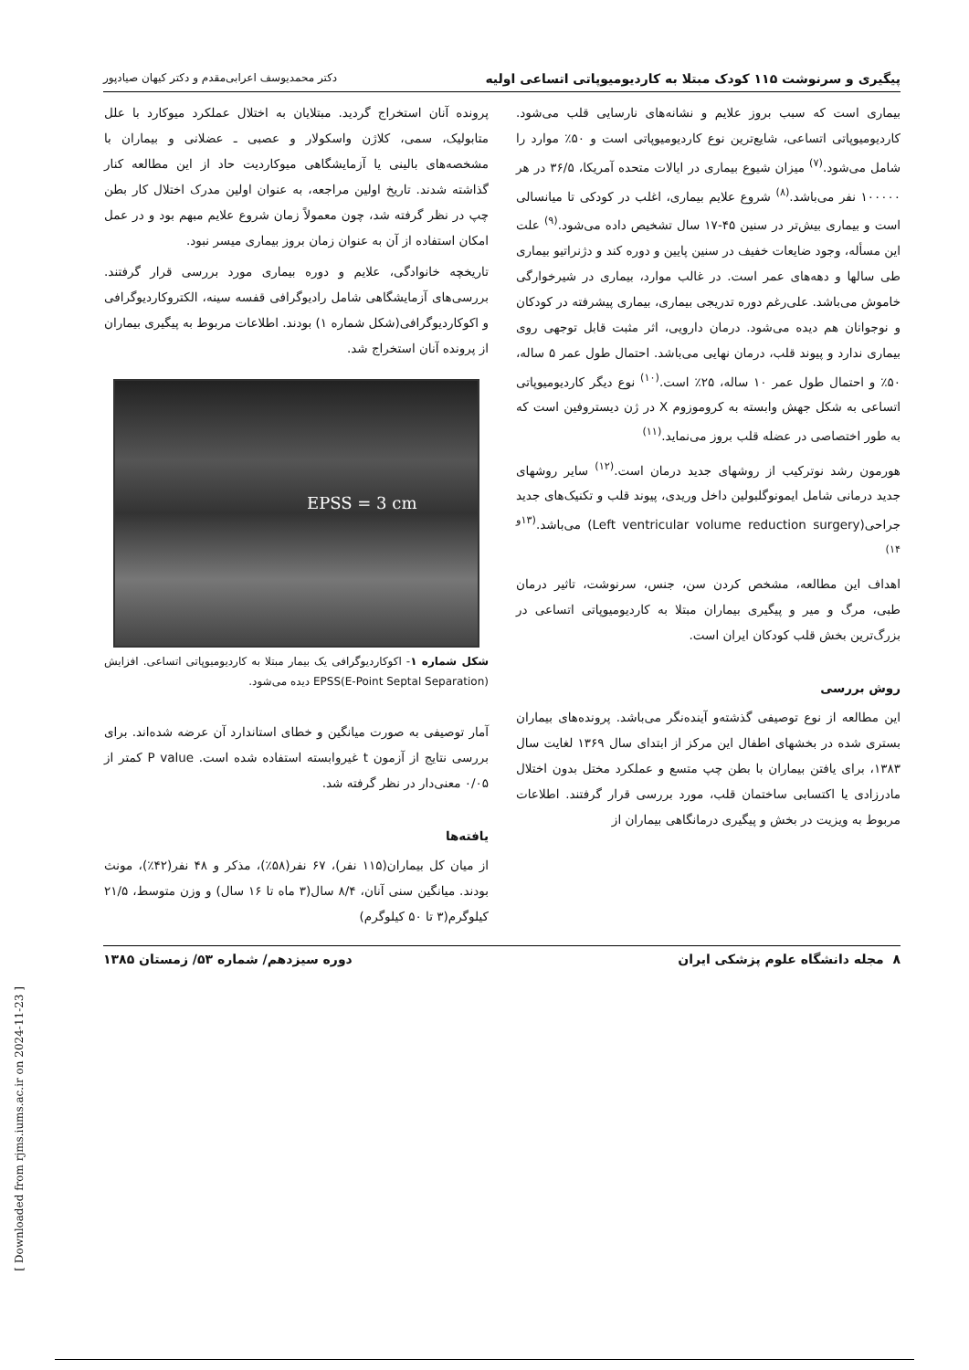پیگیری و سرنوشت ۱۱۵ کودک مبتلا به کاردیومیوپاتی اتساعی اولیه دکتر محمدیوسف اعرابی‌مقدم و دکتر کیهان صیادپور
بیماری است که سبب بروز علایم و نشانه‌های نارسایی قلب می‌شود. کاردیومیوپاتی اتساعی، شایع‌ترین نوع کاردیومیوپاتی است و ۵۰٪ موارد را شامل می‌شود.<sup>(۷)</sup> میزان شیوع بیماری در ایالات متحده آمریکا، ۳۶/۵ در هر ۱۰۰۰۰۰ نفر می‌باشد.<sup>(۸)</sup> شروع علایم بیماری، اغلب در کودکی تا میانسالی است و بیماری بیش‌تر در سنین ۴۵-۱۷ سال تشخیص داده می‌شود.<sup>(۹)</sup> علت این مسأله، وجود ضایعات خفیف در سنین پایین و دوره کند و دژنراتیو بیماری طی سالها و دهه‌های عمر است. در غالب موارد، بیماری در شیرخوارگی خاموش می‌باشد. علی‌رغم دوره تدریجی بیماری، بیماری پیشرفته در کودکان و نوجوانان هم دیده می‌شود. درمان دارویی، اثر مثبت قابل توجهی روی بیماری ندارد و پیوند قلب، درمان نهایی می‌باشد. احتمال طول عمر ۵ ساله، ۵۰٪ و احتمال طول عمر ۱۰ ساله، ۲۵٪ است.<sup>(۱۰)</sup> نوع دیگر کاردیومیوپاتی اتساعی به شکل جهش وابسته به کروموزوم X در ژن دیستروفین است که به طور اختصاصی در عضله قلب بروز می‌نماید.<sup>(۱۱)</sup>
هورمون رشد نوترکیب از روشهای جدید درمان است.<sup>(۱۲)</sup> سایر روشهای جدید درمانی شامل ایمونوگلبولین داخل وریدی، پیوند قلب و تکنیک‌های جدید جراحی(Left ventricular volume reduction surgery) می‌باشد.<sup>(۱۳و ۱۴)</sup>
اهداف این مطالعه، مشخص کردن سن، جنس، سرنوشت، تاثیر درمان طبی، مرگ و میر و پیگیری بیماران مبتلا به کاردیومیوپاتی اتساعی در بزرگ‌ترین بخش قلب کودکان ایران است.
روش بررسی
این مطالعه از نوع توصیفی گذشته‌و آینده‌نگر می‌باشد. پرونده‌های بیماران بستری شده در بخشهای اطفال این مرکز از ابتدای سال ۱۳۶۹ لغایت سال ۱۳۸۳، برای یافتن بیماران با بطن چپ متسع و عملکرد مختل بدون اختلال مادرزادی یا اکتسابی ساختمان قلب، مورد بررسی قرار گرفتند. اطلاعات مربوط به ویزیت در بخش و پیگیری درمانگاهی بیماران از
پرونده آنان استخراج گردید. مبتلایان به اختلال عملکرد میوکارد با علل متابولیک، سمی، کلاژن واسکولار و عصبی ـ عضلانی و بیماران با مشخصه‌های بالینی یا آزمایشگاهی میوکاردیت حاد از این مطالعه کنار گذاشته شدند. تاریخ اولین مراجعه، به عنوان اولین مدرک اختلال کار بطن چپ در نظر گرفته شد، چون معمولاً زمان شروع علایم مبهم بود و در عمل امکان استفاده از آن به عنوان زمان بروز بیماری میسر نبود.
تاریخچه خانوادگی، علایم و دوره بیماری مورد بررسی قرار گرفتند. بررسی‌های آزمایشگاهی شامل رادیوگرافی قفسه سینه، الکتروکاردیوگرافی و اکوکاردیوگرافی(شکل شماره ۱) بودند. اطلاعات مربوط به پیگیری بیماران از پرونده آنان استخراج شد.
EPSS = 3 cm
شکل شماره ۱- اکوکاردیوگرافی یک بیمار مبتلا به کاردیومیوپاتی اتساعی. افزایش EPSS(E-Point Septal Separation) دیده می‌شود.
آمار توصیفی به صورت میانگین و خطای استاندارد آن عرضه شده‌اند. برای بررسی نتایج از آزمون t غیروابسته استفاده شده است. P value کمتر از ۰/۰۵ معنی‌دار در نظر گرفته شد.
یافته‌ها
از میان کل بیماران(۱۱۵ نفر)، ۶۷ نفر(۵۸٪)، مذکر و ۴۸ نفر(۴۲٪)، مونث بودند. میانگین سنی آنان، ۸/۴ سال(۳ ماه تا ۱۶ سال) و وزن متوسط، ۲۱/۵ کیلوگرم(۳ تا ۵۰ کیلوگرم)
۸ مجله دانشگاه علوم پزشکی ایران دوره سیزدهم/ شماره ۵۳/ زمستان ۱۳۸۵
[ Downloaded from rjms.iums.ac.ir on 2024-11-23 ]